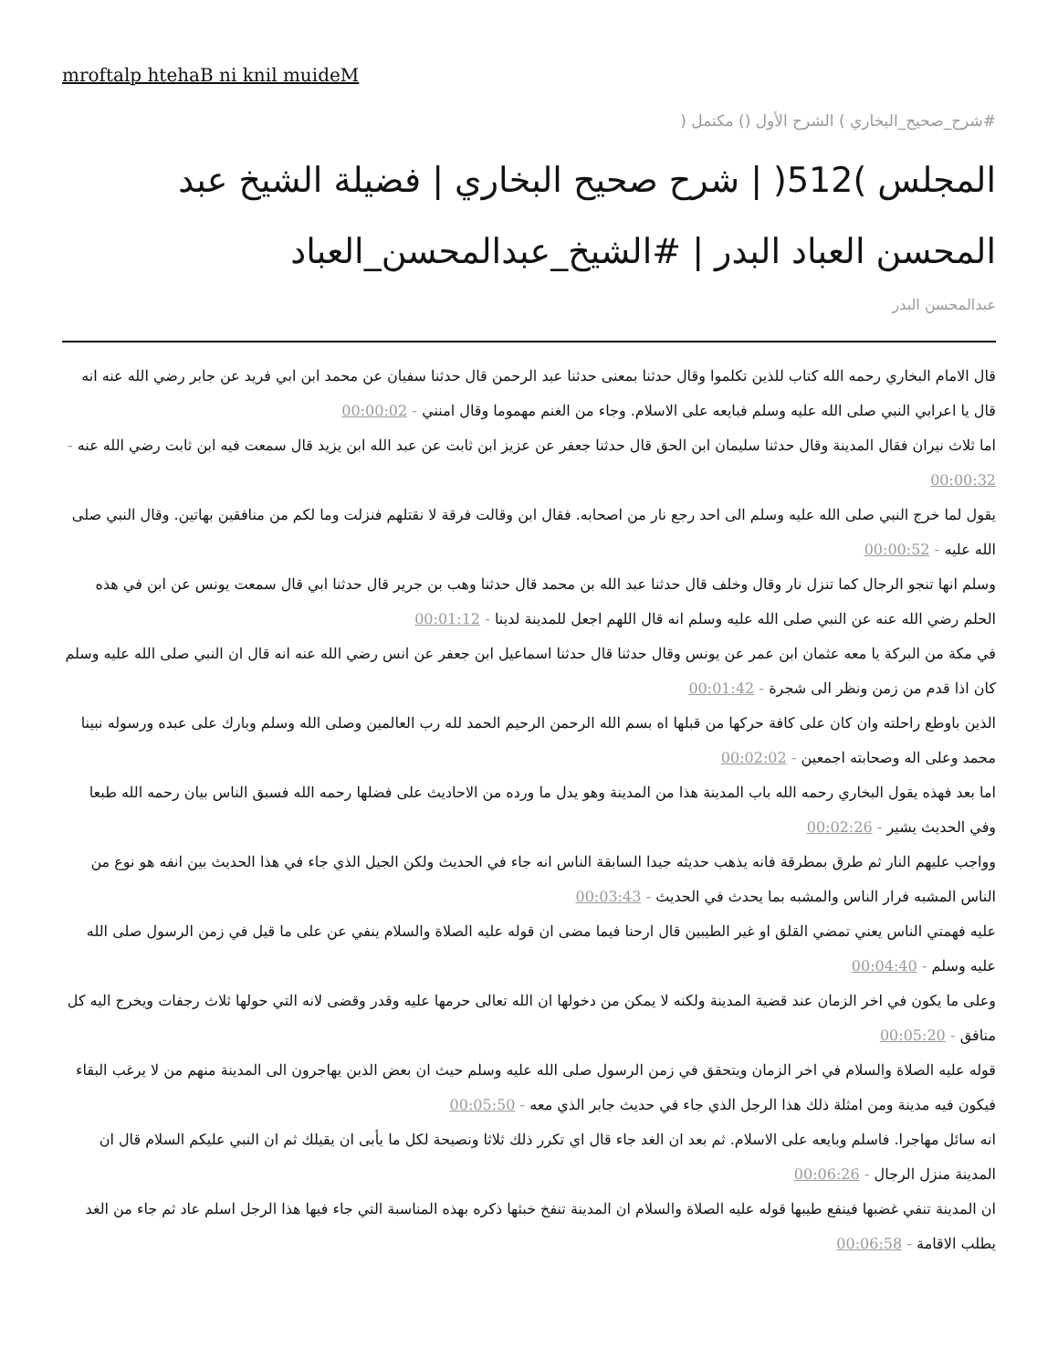mroftalp htehaB ni knil muideM
#شرح_صحيح_البخاري ) الشرح الأول () مكتمل (
المجلس )512( | شرح صحيح البخاري | فضيلة الشيخ عبد المحسن العباد البدر | #الشيخ_عبدالمحسن_العباد
عبدالمحسن البدر
قال الامام البخاري رحمه الله كتاب للذين تكلموا وقال حدثنا بمعنى حدثنا عبد الرحمن قال حدثنا سفيان عن محمد ابن ابي فريد عن جابر رضي الله عنه انه قال يا اعرابي النبي صلى الله عليه وسلم فبايعه على الاسلام. وجاء من الغنم مهموما وقال امنني - 00:00:02
اما ثلاث نيران فقال المدينة وقال حدثنا سليمان ابن الحق قال حدثنا جعفر عن عزيز ابن ثابت عن عبد الله ابن يزيد قال سمعت فيه ابن ثابت رضي الله عنه - 00:00:32
يقول لما خرج النبي صلى الله عليه وسلم الى احد رجع نار من اصحابه. فقال ابن وقالت فرقة لا نقتلهم فنزلت وما لكم من منافقين بهاتين. وقال النبي صلى الله عليه - 00:00:52
وسلم انها تنجو الرجال كما تنزل نار وقال وخلف قال حدثنا عبد الله بن محمد قال حدثنا وهب بن جرير قال حدثنا ابي قال سمعت يونس عن ابن في هذه الحلم رضي الله عنه عن النبي صلى الله عليه وسلم انه قال اللهم اجعل للمدينة لدينا - 00:01:12
في مكة من البركة يا معه عثمان ابن عمر عن يونس وقال حدثنا قال حدثنا اسماعيل ابن جعفر عن انس رضي الله عنه انه قال ان النبي صلى الله عليه وسلم كان اذا قدم من زمن ونظر الى شجرة - 00:01:42
الذين باوطع راحلته وان كان على كافة حركها من قبلها اه بسم الله الرحمن الرحيم الحمد لله رب العالمين وصلى الله وسلم وبارك على عبده ورسوله نبينا محمد وعلى اله وصحابته اجمعين - 00:02:02
اما بعد فهذه يقول البخاري رحمه الله باب المدينة هذا من المدينة وهو يدل ما ورده من الاحاديث على فضلها رحمه الله فسبق الناس بيان رحمه الله طبعا وفي الحديث يشير - 00:02:26
وواجب عليهم النار ثم طرق بمطرقة فانه يذهب حديثه جيدا السابقة الناس انه جاء في الحديث ولكن الجيل الذي جاء في هذا الحديث بين انفه هو نوع من الناس المشبه فرار الناس والمشبه بما يحدث في الحديث - 00:03:43
عليه فهمتي الناس يعني تمضي القلق او غير الطيبين قال ارحنا فيما مضى ان قوله عليه الصلاة والسلام ينفي عن على ما قيل في زمن الرسول صلى الله عليه وسلم - 00:04:40
وعلى ما يكون في اخر الزمان عند قضية المدينة ولكنه لا يمكن من دخولها ان الله تعالى حرمها عليه وقدر وقضى لانه التي حولها ثلاث رجفات ويخرج اليه كل منافق - 00:05:20
قوله عليه الصلاة والسلام في اخر الزمان ويتحقق في زمن الرسول صلى الله عليه وسلم حيث ان بعض الذين يهاجرون الى المدينة منهم من لا يرغب البقاء فيكون فيه مدينة ومن امثلة ذلك هذا الرجل الذي جاء في حديث جابر الذي معه - 00:05:50
انه سائل مهاجرا. فاسلم وبايعه على الاسلام. ثم بعد ان الغد جاء قال اي تكرر ذلك ثلاثا ونصيحة لكل ما يأبى ان يقيلك ثم ان النبي عليكم السلام قال ان المدينة منزل الرجال - 00:06:26
ان المدينة تنفي غضبها فينفع طيبها قوله عليه الصلاة والسلام ان المدينة تنفخ خبثها ذكره بهذه المناسبة التي جاء فيها هذا الرجل اسلم عاد ثم جاء من الغد يطلب الاقامة - 00:06:58